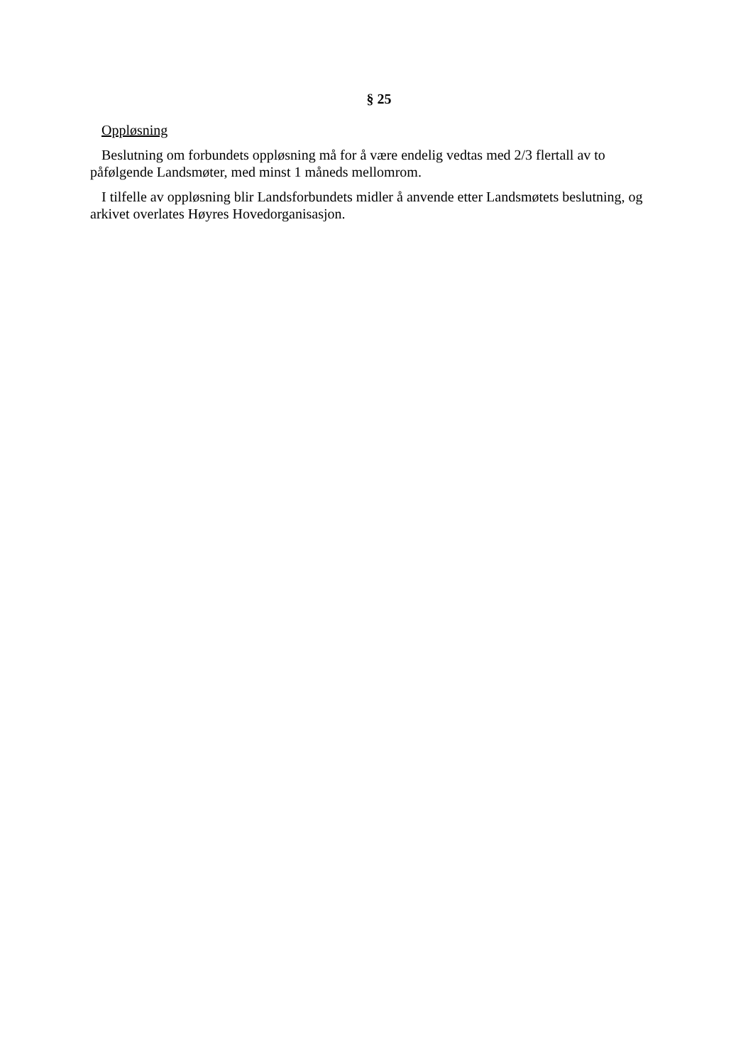§ 25
Oppløsning
Beslutning om forbundets oppløsning må for å være endelig vedtas med 2/3 flertall av to påfølgende Landsmøter, med minst 1 måneds mellomrom.
I tilfelle av oppløsning blir Landsforbundets midler å anvende etter Landsmøtets beslutning, og arkivet overlates Høyres Hovedorganisasjon.